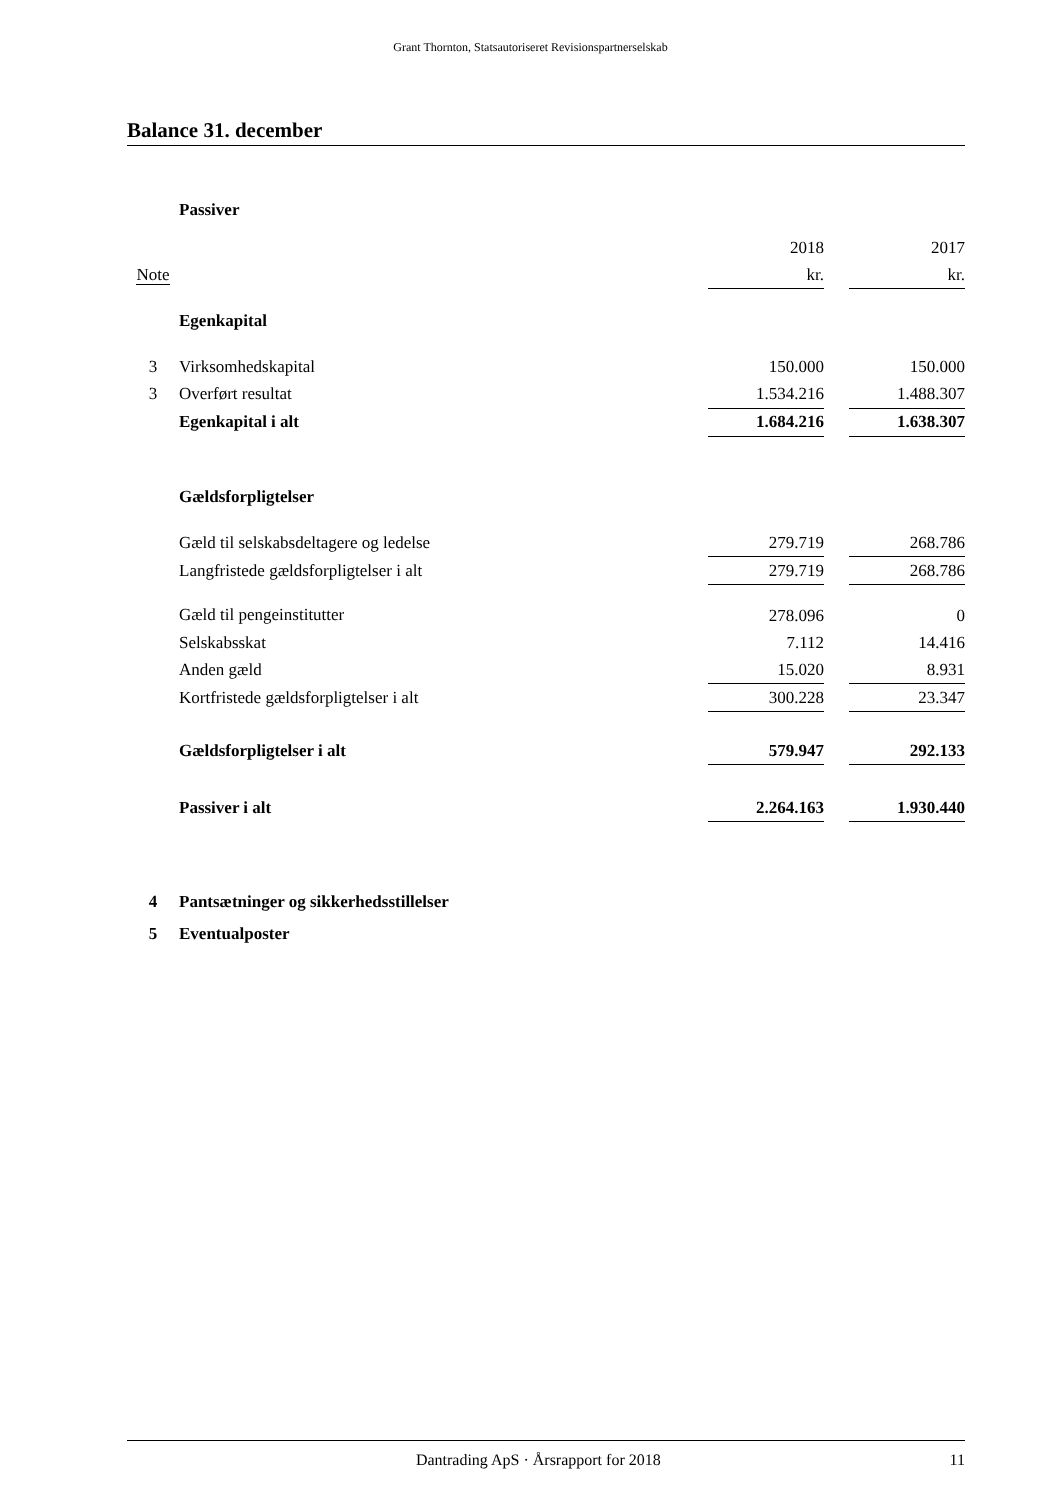Grant Thornton, Statsautoriseret Revisionspartnerselskab
Balance 31. december
| | Passiver | | | |
| | | 2018 | | 2017 |
| Note | | kr. | | kr. |
| | Egenkapital | | | |
| 3 | Virksomhedskapital | 150.000 | | 150.000 |
| 3 | Overført resultat | 1.534.216 | | 1.488.307 |
| | Egenkapital i alt | 1.684.216 | | 1.638.307 |
| | Gældsforpligtelser | | | |
| | Gæld til selskabsdeltagere og ledelse | 279.719 | | 268.786 |
| | Langfristede gældsforpligtelser i alt | 279.719 | | 268.786 |
| | Gæld til pengeinstitutter | 278.096 | | 0 |
| | Selskabsskat | 7.112 | | 14.416 |
| | Anden gæld | 15.020 | | 8.931 |
| | Kortfristede gældsforpligtelser i alt | 300.228 | | 23.347 |
| | Gældsforpligtelser i alt | 579.947 | | 292.133 |
| | Passiver i alt | 2.264.163 | | 1.930.440 |
| 4 | Pantsætninger og sikkerhedsstillelser | | | |
| 5 | Eventualposter | | | |
Dantrading ApS · Årsrapport for 2018 11